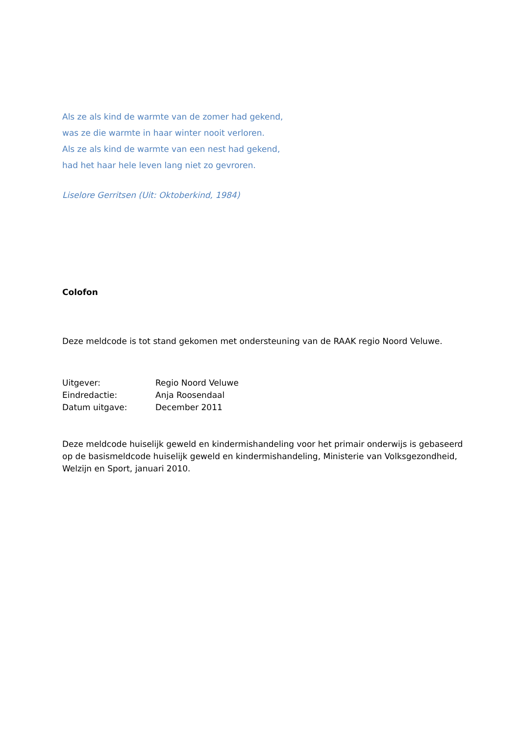Als ze als kind de warmte van de zomer had gekend,
was ze die warmte in haar winter nooit verloren.
Als ze als kind de warmte van een nest had gekend,
had het haar hele leven lang niet zo gevroren.
Liselore Gerritsen (Uit: Oktoberkind, 1984)
Colofon
Deze meldcode is tot stand gekomen met ondersteuning van de RAAK regio Noord Veluwe.
| Uitgever: | Regio Noord Veluwe |
| Eindredactie: | Anja Roosendaal |
| Datum uitgave: | December 2011 |
Deze meldcode huiselijk geweld en kindermishandeling voor het primair onderwijs is gebaseerd op de basismeldcode huiselijk geweld en kindermishandeling, Ministerie van Volksgezondheid, Welzijn en Sport, januari 2010.